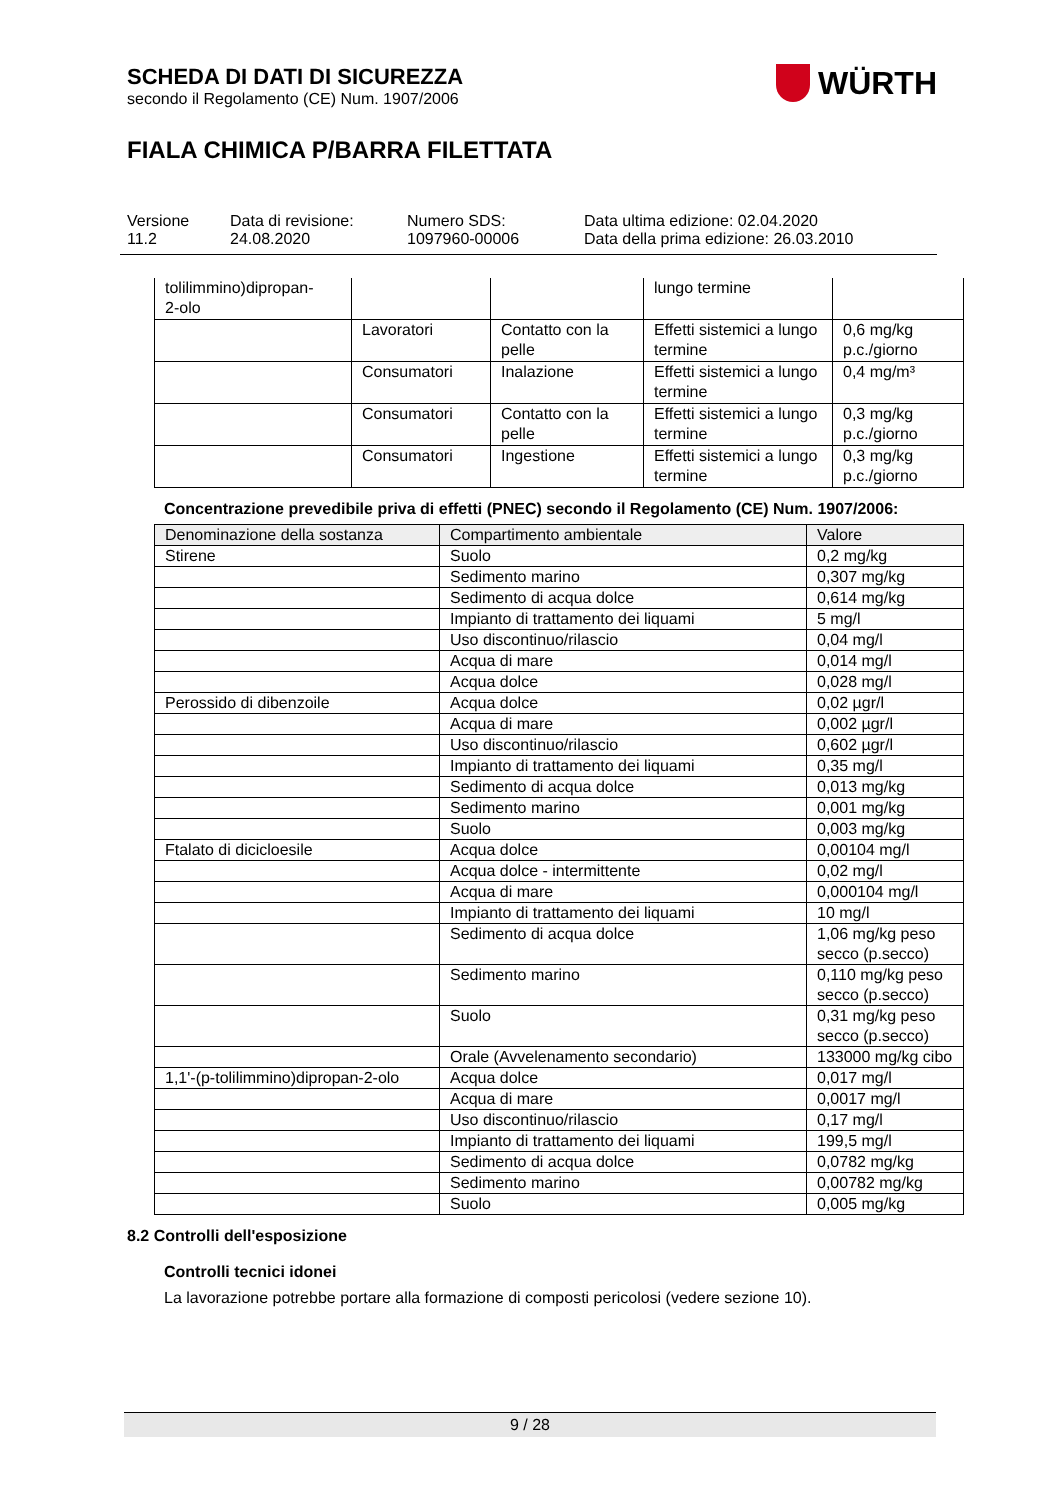WÜRTH
SCHEDA DI DATI DI SICUREZZA
secondo il Regolamento (CE) Num. 1907/2006
FIALA CHIMICA P/BARRA FILETTATA
Versione
11.2
Data di revisione:
24.08.2020
Numero SDS:
1097960-00006
Data ultima edizione: 02.04.2020
Data della prima edizione: 26.03.2010
| tolilimmino)dipropan- 2-olo | | | lungo termine | |
| | Lavoratori | Contatto con la pelle | Effetti sistemici a lungo termine | 0,6 mg/kg p.c./giorno |
| | Consumatori | Inalazione | Effetti sistemici a lungo termine | 0,4 mg/m³ |
| | Consumatori | Contatto con la pelle | Effetti sistemici a lungo termine | 0,3 mg/kg p.c./giorno |
| | Consumatori | Ingestione | Effetti sistemici a lungo termine | 0,3 mg/kg p.c./giorno |
Concentrazione prevedibile priva di effetti (PNEC) secondo il Regolamento (CE) Num. 1907/2006:
| Denominazione della sostanza | Compartimento ambientale | Valore |
| --- | --- | --- |
| Stirene | Suolo | 0,2 mg/kg |
| | Sedimento marino | 0,307 mg/kg |
| | Sedimento di acqua dolce | 0,614 mg/kg |
| | Impianto di trattamento dei liquami | 5 mg/l |
| | Uso discontinuo/rilascio | 0,04 mg/l |
| | Acqua di mare | 0,014 mg/l |
| | Acqua dolce | 0,028 mg/l |
| Perossido di dibenzoile | Acqua dolce | 0,02 µgr/l |
| | Acqua di mare | 0,002 µgr/l |
| | Uso discontinuo/rilascio | 0,602 µgr/l |
| | Impianto di trattamento dei liquami | 0,35 mg/l |
| | Sedimento di acqua dolce | 0,013 mg/kg |
| | Sedimento marino | 0,001 mg/kg |
| | Suolo | 0,003 mg/kg |
| Ftalato di dicicloesile | Acqua dolce | 0,00104 mg/l |
| | Acqua dolce - intermittente | 0,02 mg/l |
| | Acqua di mare | 0,000104 mg/l |
| | Impianto di trattamento dei liquami | 10 mg/l |
| | Sedimento di acqua dolce | 1,06 mg/kg peso secco (p.secco) |
| | Sedimento marino | 0,110 mg/kg peso secco (p.secco) |
| | Suolo | 0,31 mg/kg peso secco (p.secco) |
| | Orale (Avvelenamento secondario) | 133000 mg/kg cibo |
| 1,1'-(p-tolilimmino)dipropan-2-olo | Acqua dolce | 0,017 mg/l |
| | Acqua di mare | 0,0017 mg/l |
| | Uso discontinuo/rilascio | 0,17 mg/l |
| | Impianto di trattamento dei liquami | 199,5 mg/l |
| | Sedimento di acqua dolce | 0,0782 mg/kg |
| | Sedimento marino | 0,00782 mg/kg |
| | Suolo | 0,005 mg/kg |
8.2 Controlli dell'esposizione
Controlli tecnici idonei
La lavorazione potrebbe portare alla formazione di composti pericolosi (vedere sezione 10).
9 / 28